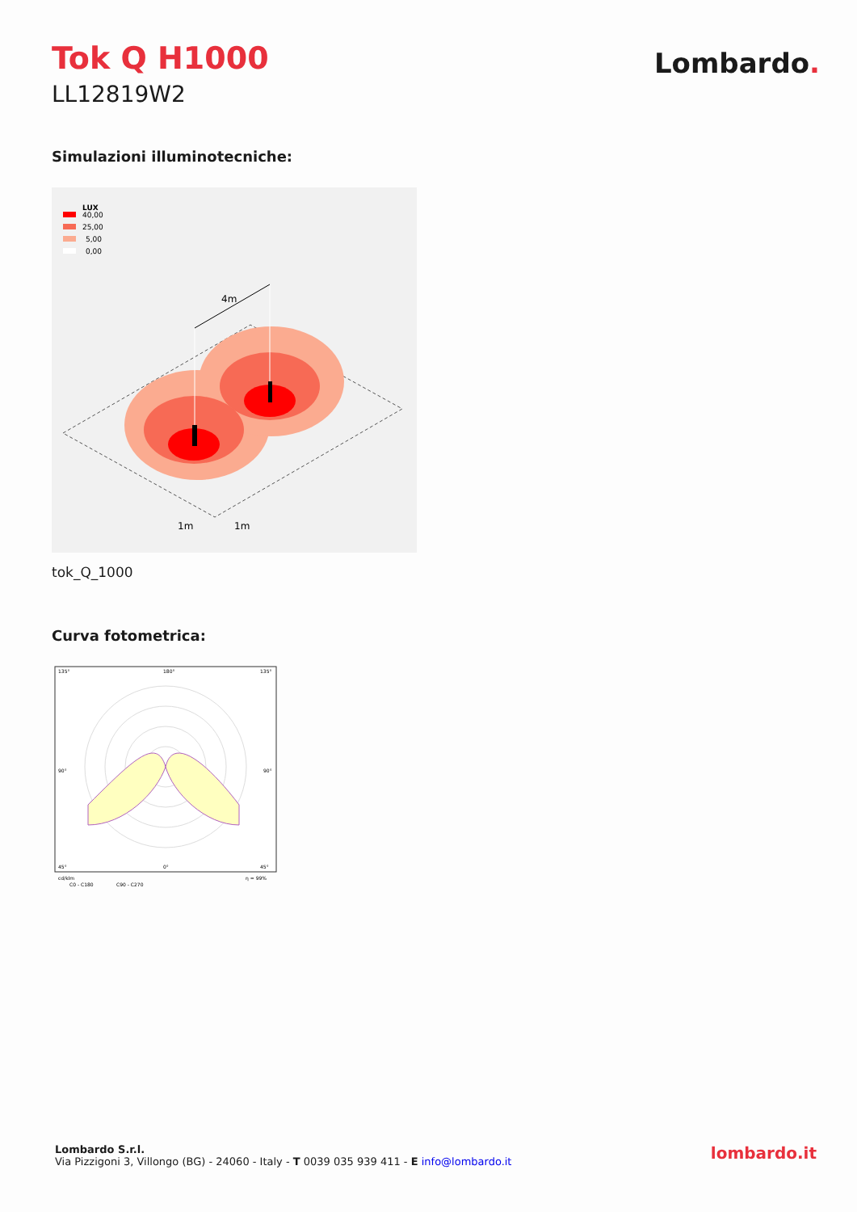Tok Q H1000
LL12819W2
Lombardo.
Simulazioni illuminotecniche:
LUX
40,00
25,00
5,00
0,00
4m
1m
1m
tok_Q_1000
Curva fotometrica:
135°
180°
135°
90°
90°
45°
0°
45°
cd/klm
η = 99%
C0 - C180
C90 - C270
Lombardo S.r.l.
Via Pizzigoni 3, Villongo (BG) - 24060 - Italy - T 0039 035 939 411 - E info@lombardo.it
lombardo.it